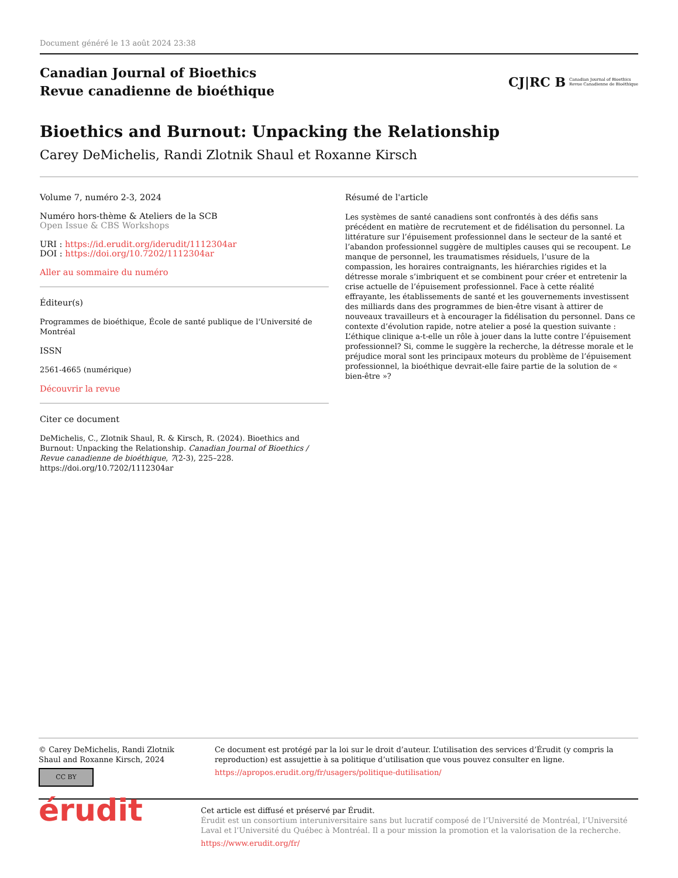Document généré le 13 août 2024 23:38
Canadian Journal of Bioethics
Revue canadienne de bioéthique
CJ|RC B
Canadian Journal of Bioethics
Revue Canadienne de Bioéthique
Bioethics and Burnout: Unpacking the Relationship
Carey DeMichelis, Randi Zlotnik Shaul et Roxanne Kirsch
Volume 7, numéro 2-3, 2024
Numéro hors-thème & Ateliers de la SCB
Open Issue & CBS Workshops
URI : https://id.erudit.org/iderudit/1112304ar
DOI : https://doi.org/10.7202/1112304ar
Aller au sommaire du numéro
Éditeur(s)
Programmes de bioéthique, École de santé publique de l'Université de Montréal
ISSN
2561-4665 (numérique)
Découvrir la revue
Citer ce document
DeMichelis, C., Zlotnik Shaul, R. & Kirsch, R. (2024). Bioethics and Burnout: Unpacking the Relationship. Canadian Journal of Bioethics / Revue canadienne de bioéthique, 7(2-3), 225–228. https://doi.org/10.7202/1112304ar
Résumé de l'article
Les systèmes de santé canadiens sont confrontés à des défis sans précédent en matière de recrutement et de fidélisation du personnel. La littérature sur l’épuisement professionnel dans le secteur de la santé et l’abandon professionnel suggère de multiples causes qui se recoupent. Le manque de personnel, les traumatismes résiduels, l’usure de la compassion, les horaires contraignants, les hiérarchies rigides et la détresse morale s’imbriquent et se combinent pour créer et entretenir la crise actuelle de l’épuisement professionnel. Face à cette réalité effrayante, les établissements de santé et les gouvernements investissent des milliards dans des programmes de bien-être visant à attirer de nouveaux travailleurs et à encourager la fidélisation du personnel. Dans ce contexte d’évolution rapide, notre atelier a posé la question suivante : L’éthique clinique a-t-elle un rôle à jouer dans la lutte contre l’épuisement professionnel? Si, comme le suggère la recherche, la détresse morale et le préjudice moral sont les principaux moteurs du problème de l’épuisement professionnel, la bioéthique devrait-elle faire partie de la solution de « bien-être »?
© Carey DeMichelis, Randi Zlotnik Shaul and Roxanne Kirsch, 2024
CC BY
Ce document est protégé par la loi sur le droit d’auteur. L’utilisation des services d’Érudit (y compris la reproduction) est assujettie à sa politique d’utilisation que vous pouvez consulter en ligne.
https://apropos.erudit.org/fr/usagers/politique-dutilisation/
érudit
Cet article est diffusé et préservé par Érudit.
Érudit est un consortium interuniversitaire sans but lucratif composé de l’Université de Montréal, l’Université Laval et l’Université du Québec à Montréal. Il a pour mission la promotion et la valorisation de la recherche.
https://www.erudit.org/fr/